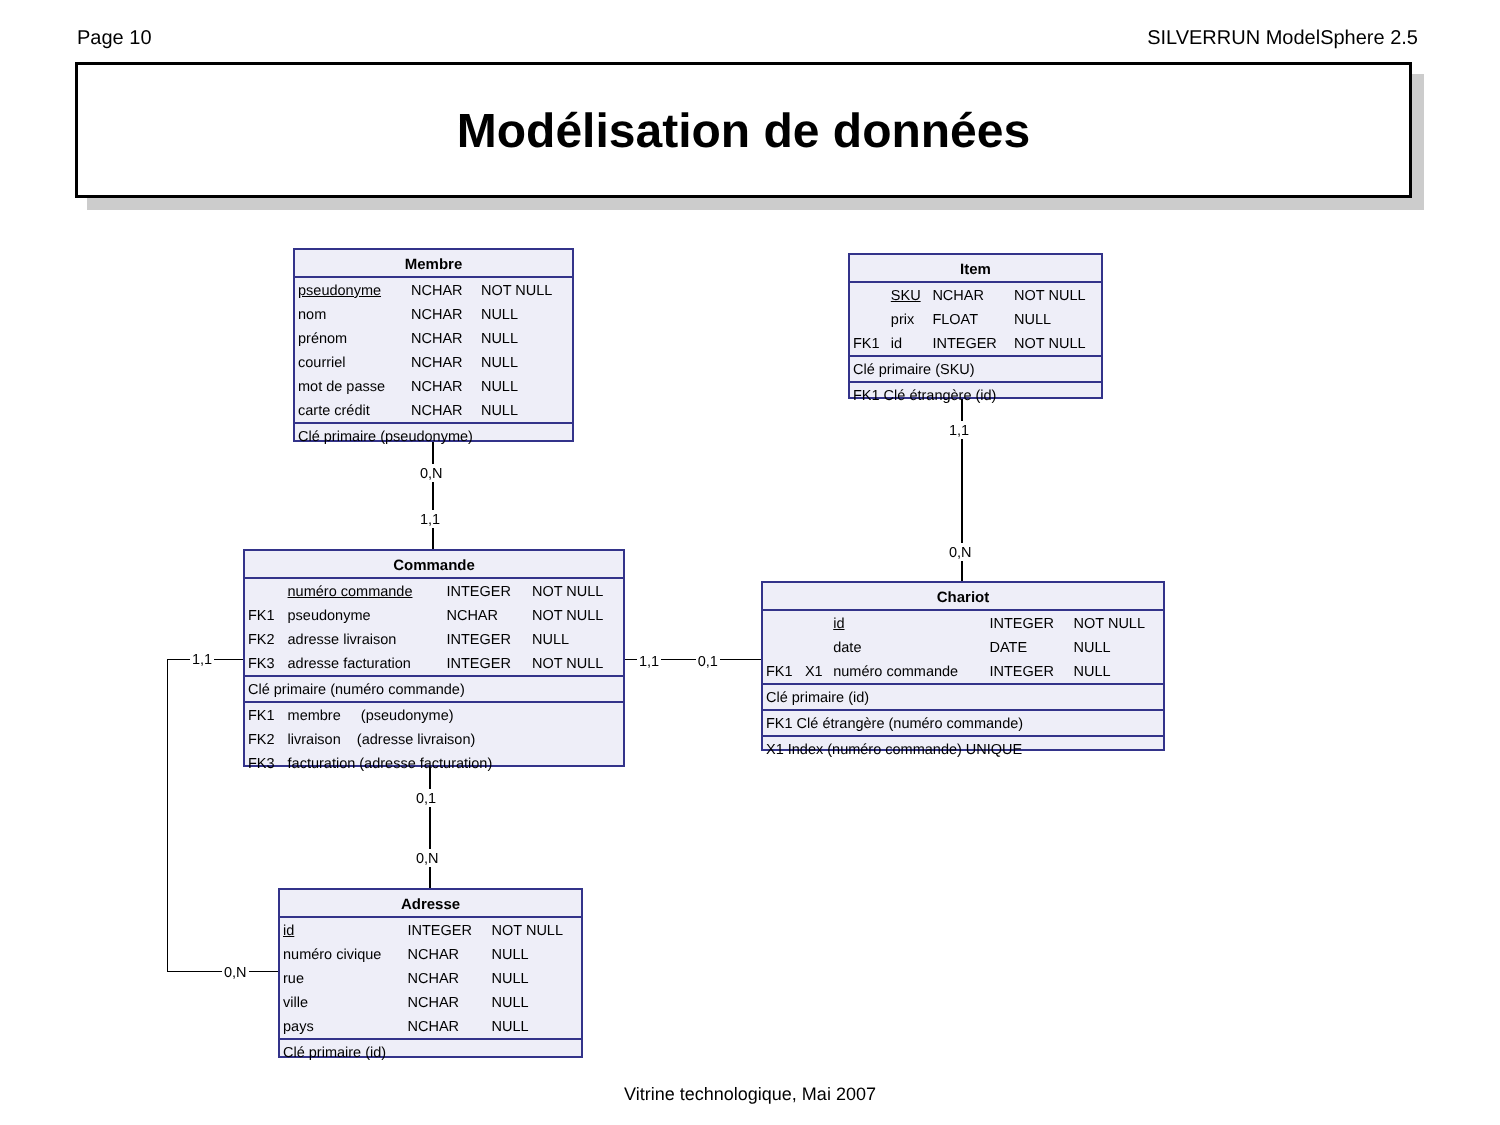Page 10 SILVERRUN ModelSphere 2.5
Modélisation de données
| Membre | | |
| --- | --- | --- |
| pseudonyme | NCHAR | NOT NULL |
| nom | NCHAR | NULL |
| prénom | NCHAR | NULL |
| courriel | NCHAR | NULL |
| mot de passe | NCHAR | NULL |
| carte crédit | NCHAR | NULL |
| Clé primaire (pseudonyme) | | |
0,N
1,1
1,1
| Commande | | | |
| --- | --- | --- | --- |
| | numéro commande | INTEGER | NOT NULL |
| FK1 | pseudonyme | NCHAR | NOT NULL |
| FK2 | adresse livraison | INTEGER | NULL |
| FK3 | adresse facturation | INTEGER | NOT NULL |
| Clé primaire (numéro commande) | | | |
| FK1 | membre (pseudonyme) | | |
| FK2 | livraison (adresse livraison) | | |
| FK3 | facturation (adresse facturation) | | |
1,1 0,1
0,1
0,N
0,N
| Adresse | | |
| --- | --- | --- |
| id | INTEGER | NOT NULL |
| numéro civique | NCHAR | NULL |
| rue | NCHAR | NULL |
| ville | NCHAR | NULL |
| pays | NCHAR | NULL |
| Clé primaire (id) | | |
| Item | | | |
| --- | --- | --- | --- |
| | SKU | NCHAR | NOT NULL |
| | prix | FLOAT | NULL |
| FK1 | id | INTEGER | NOT NULL |
| Clé primaire (SKU) | | | |
| FK1 Clé étrangère (id) | | | |
1,1
0,N
| Chariot | | | | |
| --- | --- | --- | --- | --- |
| | | id | INTEGER | NOT NULL |
| | | date | DATE | NULL |
| FK1 | X1 | numéro commande | INTEGER | NULL |
| Clé primaire (id) | | | | |
| FK1 Clé étrangère (numéro commande) | | | | |
| X1 Index (numéro commande) UNIQUE | | | | |
Vitrine technologique, Mai 2007